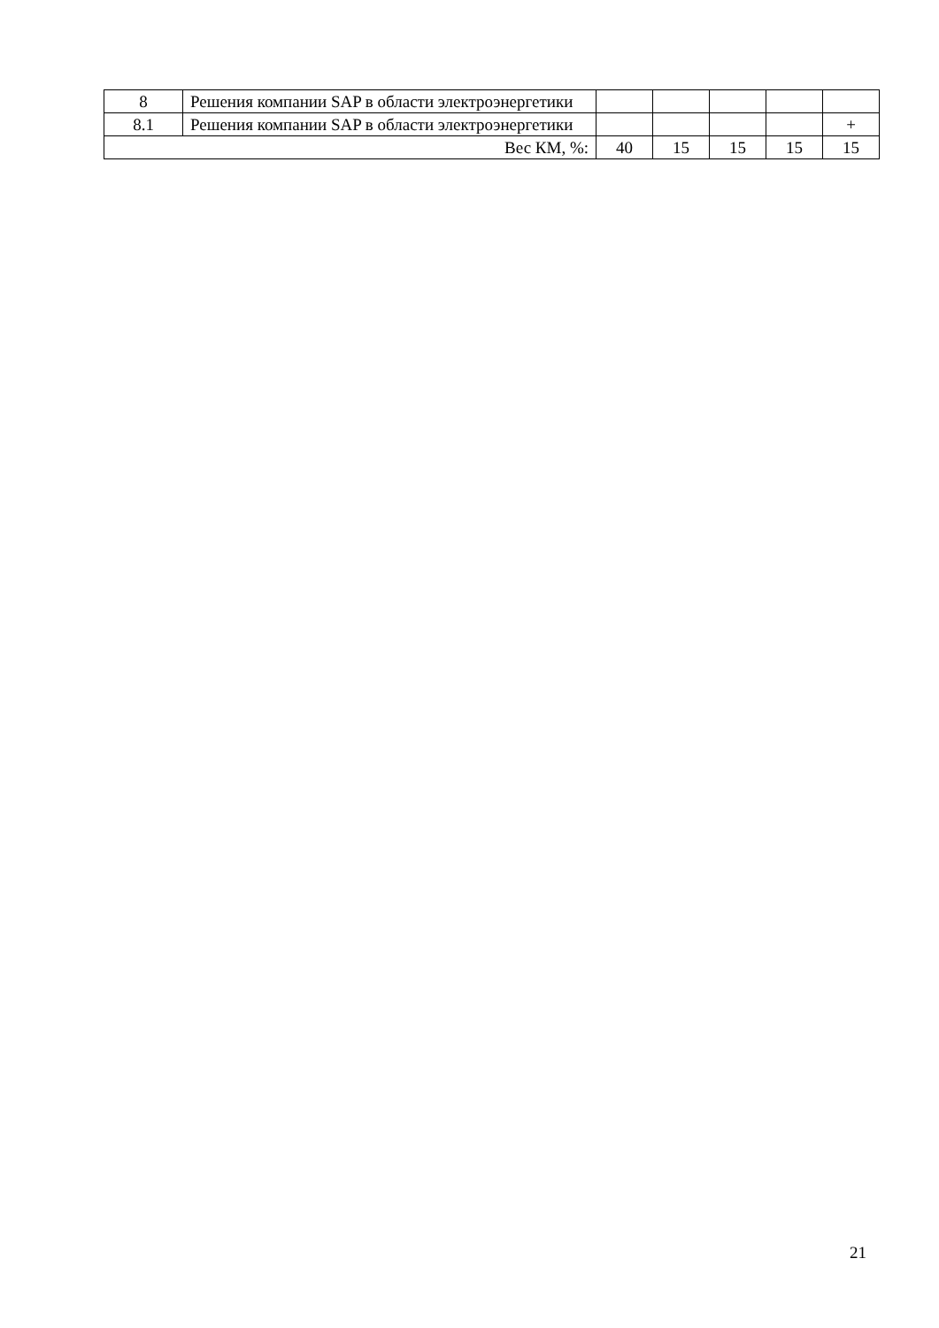| 8 | Решения компании SAP в области электроэнергетики | | | | | |
| 8.1 | Решения компании SAP в области электроэнергетики | | | | | + |
| Вес КМ, %: | | 40 | 15 | 15 | 15 | 15 |
21